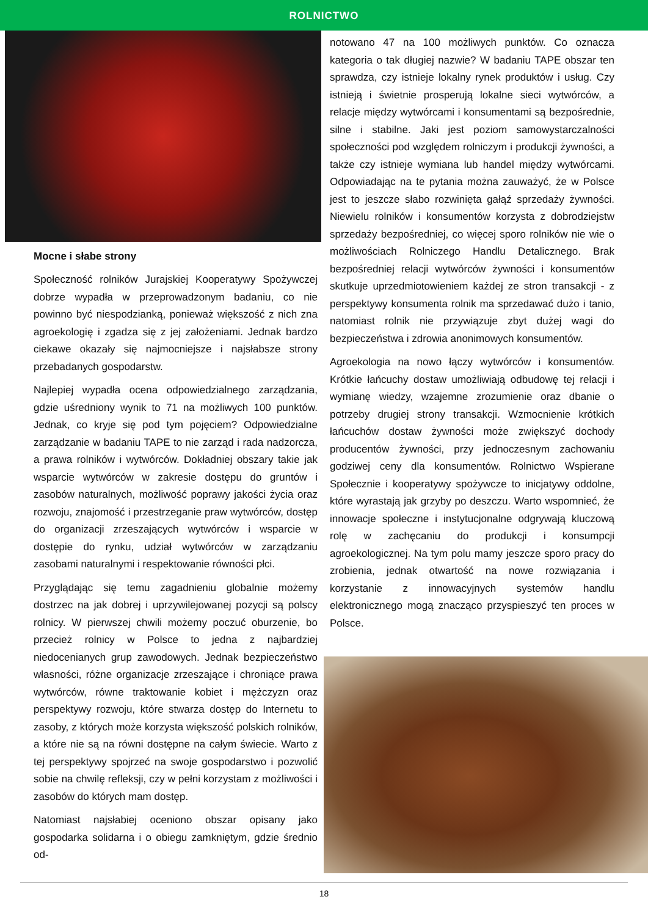ROLNICTWO
Mocne i słabe strony
Społeczność rolników Jurajskiej Kooperatywy Spożywczej dobrze wypadła w przeprowadzonym badaniu, co nie powinno być niespodzianką, ponieważ większość z nich zna agroekologię i zgadza się z jej założeniami. Jednak bardzo ciekawe okazały się najmocniejsze i najsłabsze strony przebadanych gospodarstw.
Najlepiej wypadła ocena odpowiedzialnego zarządzania, gdzie uśredniony wynik to 71 na możliwych 100 punktów. Jednak, co kryje się pod tym pojęciem? Odpowiedzialne zarządzanie w badaniu TAPE to nie zarząd i rada nadzorcza, a prawa rolników i wytwórców. Dokładniej obszary takie jak wsparcie wytwórców w zakresie dostępu do gruntów i zasobów naturalnych, możliwość poprawy jakości życia oraz rozwoju, znajomość i przestrzeganie praw wytwórców, dostęp do organizacji zrzeszających wytwórców i wsparcie w dostępie do rynku, udział wytwórców w zarządzaniu zasobami naturalnymi i respektowanie równości płci.
Przyglądając się temu zagadnieniu globalnie możemy dostrzec na jak dobrej i uprzywilejowanej pozycji są polscy rolnicy. W pierwszej chwili możemy poczuć oburzenie, bo przecież rolnicy w Polsce to jedna z najbardziej niedocenianych grup zawodowych. Jednak bezpieczeństwo własności, różne organizacje zrzeszające i chroniące prawa wytwórców, równe traktowanie kobiet i mężczyzn oraz perspektywy rozwoju, które stwarza dostęp do Internetu to zasoby, z których może korzysta większość polskich rolników, a które nie są na równi dostępne na całym świecie. Warto z tej perspektywy spojrzeć na swoje gospodarstwo i pozwolić sobie na chwilę refleksji, czy w pełni korzystam z możliwości i zasobów do których mam dostęp.
Natomiast najsłabiej oceniono obszar opisany jako gospodarka solidarna i o obiegu zamkniętym, gdzie średnio od-
notowano 47 na 100 możliwych punktów. Co oznacza kategoria o tak długiej nazwie? W badaniu TAPE obszar ten sprawdza, czy istnieje lokalny rynek produktów i usług. Czy istnieją i świetnie prosperują lokalne sieci wytwórców, a relacje między wytwórcami i konsumentami są bezpośrednie, silne i stabilne. Jaki jest poziom samowystarczalności społeczności pod względem rolniczym i produkcji żywności, a także czy istnieje wymiana lub handel między wytwórcami. Odpowiadając na te pytania można zauważyć, że w Polsce jest to jeszcze słabo rozwinięta gałąź sprzedaży żywności. Niewielu rolników i konsumentów korzysta z dobrodziejstw sprzedaży bezpośredniej, co więcej sporo rolników nie wie o możliwościach Rolniczego Handlu Detalicznego. Brak bezpośredniej relacji wytwórców żywności i konsumentów skutkuje uprzedmiotowieniem każdej ze stron transakcji - z perspektywy konsumenta rolnik ma sprzedawać dużo i tanio, natomiast rolnik nie przywiązuje zbyt dużej wagi do bezpieczeństwa i zdrowia anonimowych konsumentów.
Agroekologia na nowo łączy wytwórców i konsumentów. Krótkie łańcuchy dostaw umożliwiają odbudowę tej relacji i wymianę wiedzy, wzajemne zrozumienie oraz dbanie o potrzeby drugiej strony transakcji. Wzmocnienie krótkich łańcuchów dostaw żywności może zwiększyć dochody producentów żywności, przy jednoczesnym zachowaniu godziwej ceny dla konsumentów. Rolnictwo Wspierane Społecznie i kooperatywy spożywcze to inicjatywy oddolne, które wyrastają jak grzyby po deszczu. Warto wspomnieć, że innowacje społeczne i instytucjonalne odgrywają kluczową rolę w zachęcaniu do produkcji i konsumpcji agroekologicznej. Na tym polu mamy jeszcze sporo pracy do zrobienia, jednak otwartość na nowe rozwiązania i korzystanie z innowacyjnych systemów handlu elektronicznego mogą znacząco przyspieszyć ten proces w Polsce.
18